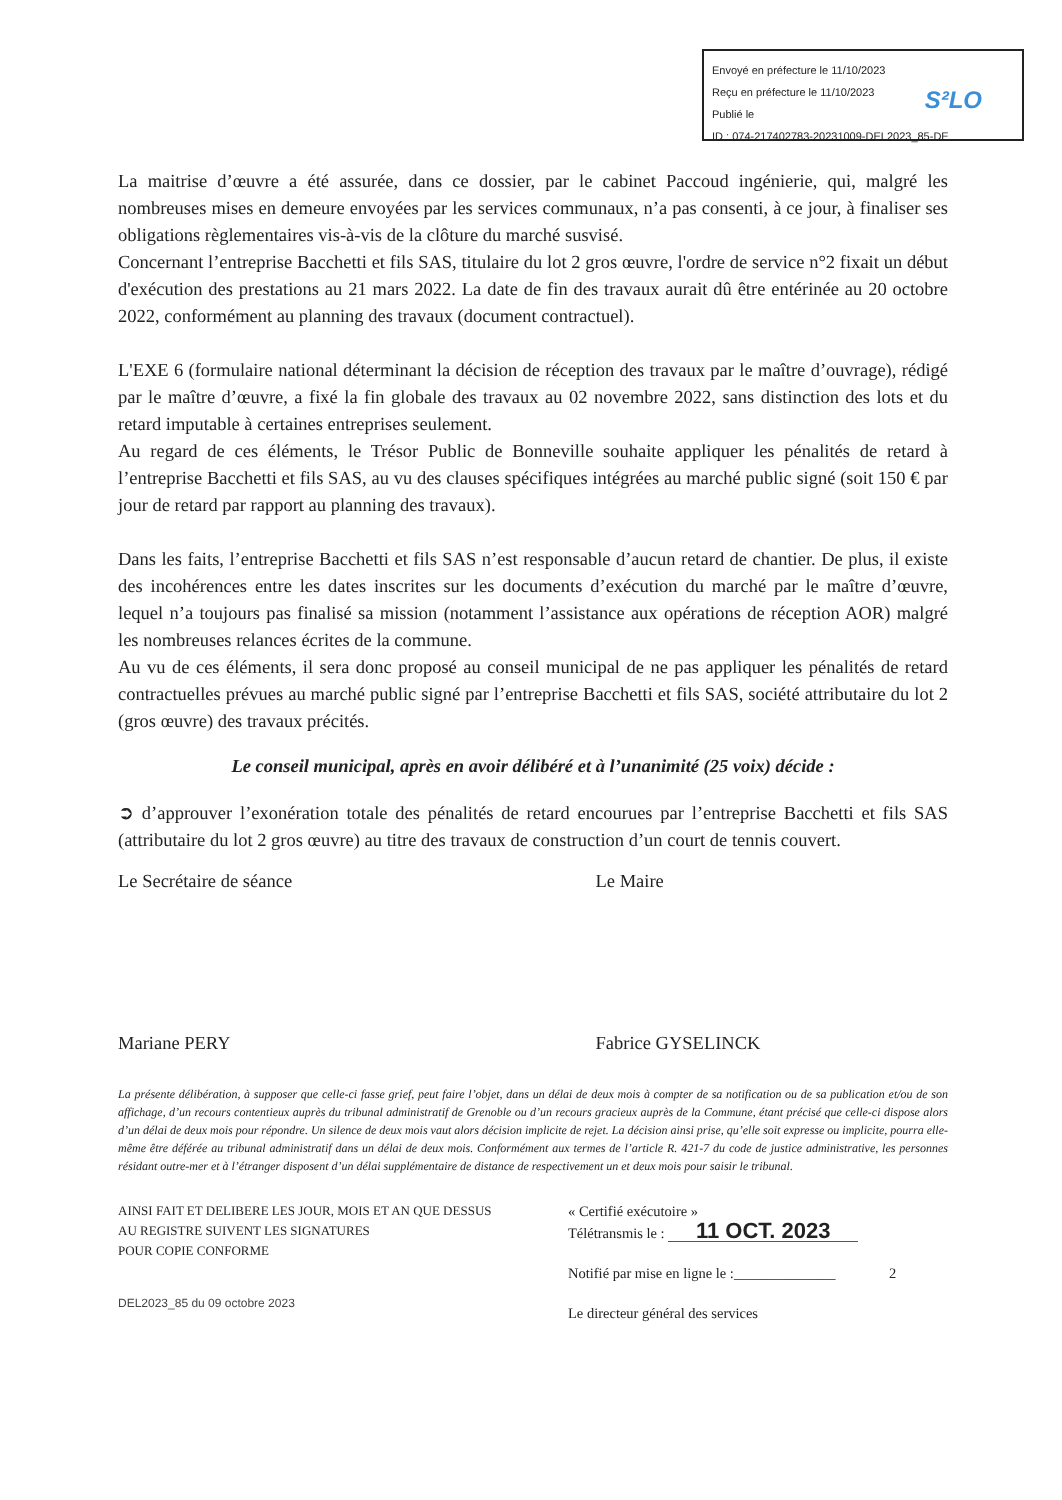Envoyé en préfecture le 11/10/2023
Reçu en préfecture le 11/10/2023
Publié le
ID : 074-217402783-20231009-DEL2023_85-DE
S²LO
La maitrise d’œuvre a été assurée, dans ce dossier, par le cabinet Paccoud ingénierie, qui, malgré les nombreuses mises en demeure envoyées par les services communaux, n’a pas consenti, à ce jour, à finaliser ses obligations règlementaires vis-à-vis de la clôture du marché susvisé.
Concernant l’entreprise Bacchetti et fils SAS, titulaire du lot 2 gros œuvre, l'ordre de service n°2 fixait un début d'exécution des prestations au 21 mars 2022. La date de fin des travaux aurait dû être entérinée au 20 octobre 2022, conformément au planning des travaux (document contractuel).
L'EXE 6 (formulaire national déterminant la décision de réception des travaux par le maître d’ouvrage), rédigé par le maître d’œuvre, a fixé la fin globale des travaux au 02 novembre 2022, sans distinction des lots et du retard imputable à certaines entreprises seulement.
Au regard de ces éléments, le Trésor Public de Bonneville souhaite appliquer les pénalités de retard à l’entreprise Bacchetti et fils SAS, au vu des clauses spécifiques intégrées au marché public signé (soit 150 € par jour de retard par rapport au planning des travaux).
Dans les faits, l’entreprise Bacchetti et fils SAS n’est responsable d’aucun retard de chantier. De plus, il existe des incohérences entre les dates inscrites sur les documents d’exécution du marché par le maître d’œuvre, lequel n’a toujours pas finalisé sa mission (notamment l’assistance aux opérations de réception AOR) malgré les nombreuses relances écrites de la commune.
Au vu de ces éléments, il sera donc proposé au conseil municipal de ne pas appliquer les pénalités de retard contractuelles prévues au marché public signé par l’entreprise Bacchetti et fils SAS, société attributaire du lot 2 (gros œuvre) des travaux précités.
Le conseil municipal, après en avoir délibéré et à l’unanimité (25 voix) décide :
➲ d’approuver l’exonération totale des pénalités de retard encourues par l’entreprise Bacchetti et fils SAS (attributaire du lot 2 gros œuvre) au titre des travaux de construction d’un court de tennis couvert.
Le Secrétaire de séance
Mariane PERY
Le Maire
Fabrice GYSELINCK
La présente délibération, à supposer que celle-ci fasse grief, peut faire l’objet, dans un délai de deux mois à compter de sa notification ou de sa publication et/ou de son affichage, d’un recours contentieux auprès du tribunal administratif de Grenoble ou d’un recours gracieux auprès de la Commune, étant précisé que celle-ci dispose alors d’un délai de deux mois pour répondre. Un silence de deux mois vaut alors décision implicite de rejet. La décision ainsi prise, qu’elle soit expresse ou implicite, pourra elle-même être déférée au tribunal administratif dans un délai de deux mois. Conformément aux termes de l’article R. 421-7 du code de justice administrative, les personnes résidant outre-mer et à l’étranger disposent d’un délai supplémentaire de distance de respectivement un et deux mois pour saisir le tribunal.
AINSI FAIT ET DELIBERE LES JOUR, MOIS ET AN QUE DESSUS
AU REGISTRE SUIVENT LES SIGNATURES
POUR COPIE CONFORME
DEL2023_85 du 09 octobre 2023
« Certifié exécutoire »
Télétransmis le : 11 OCT. 2023
Notifié par mise en ligne le :______________ 2
Le directeur général des services